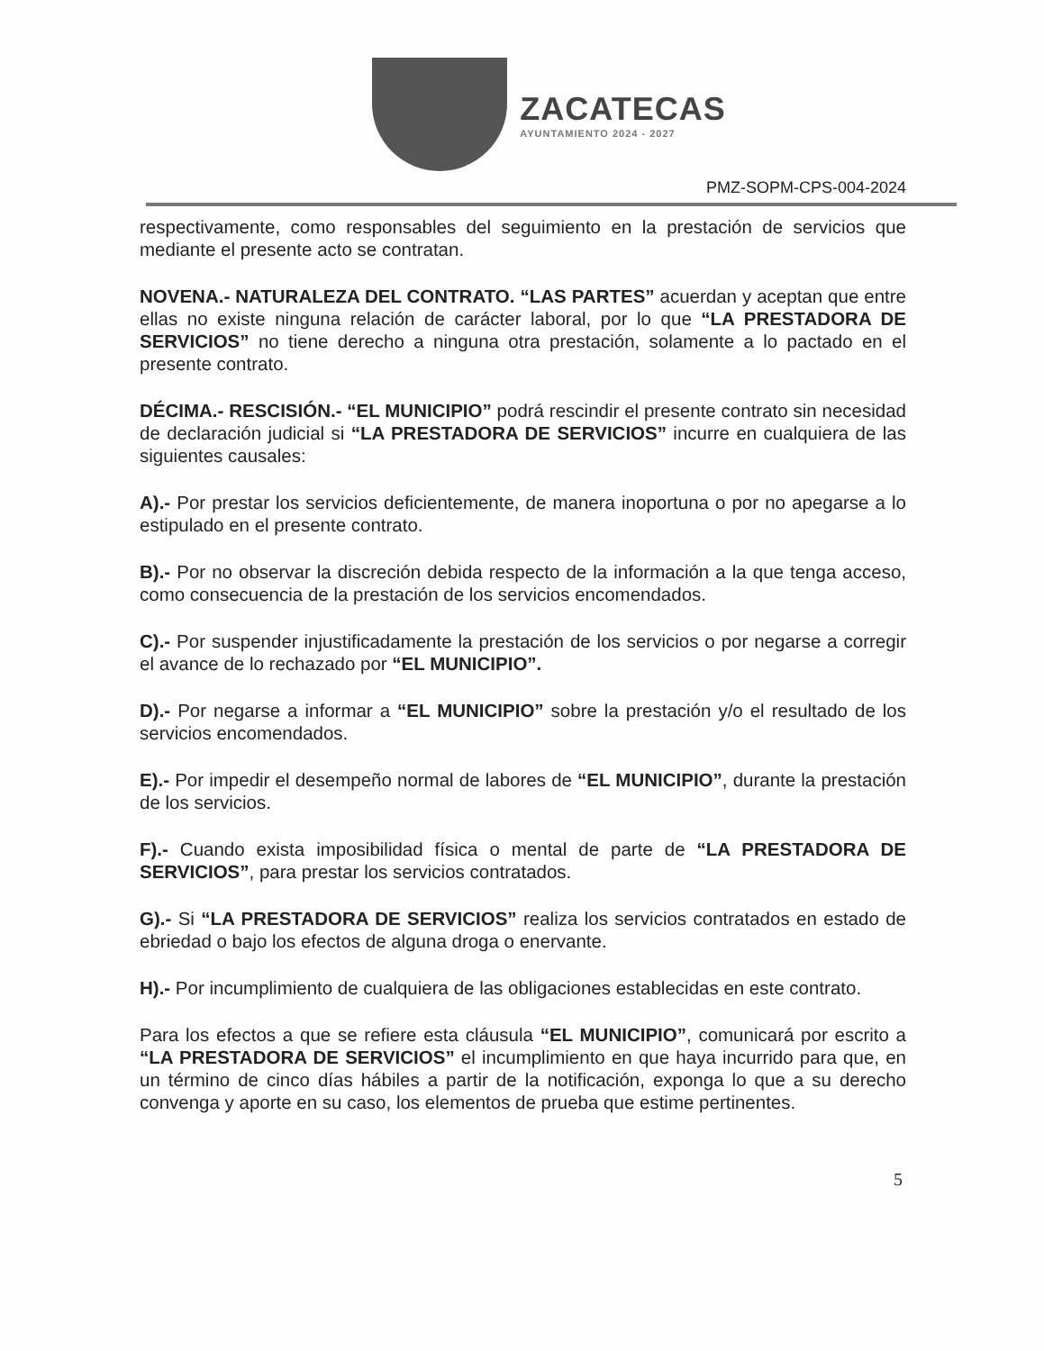ZACATECAS
AYUNTAMIENTO 2024 - 2027
PMZ-SOPM-CPS-004-2024
respectivamente, como responsables del seguimiento en la prestación de servicios que mediante el presente acto se contratan.
NOVENA.- NATURALEZA DEL CONTRATO. “LAS PARTES” acuerdan y aceptan que entre ellas no existe ninguna relación de carácter laboral, por lo que “LA PRESTADORA DE SERVICIOS” no tiene derecho a ninguna otra prestación, solamente a lo pactado en el presente contrato.
DÉCIMA.- RESCISIÓN.- “EL MUNICIPIO” podrá rescindir el presente contrato sin necesidad de declaración judicial si “LA PRESTADORA DE SERVICIOS” incurre en cualquiera de las siguientes causales:
A).- Por prestar los servicios deficientemente, de manera inoportuna o por no apegarse a lo estipulado en el presente contrato.
B).- Por no observar la discreción debida respecto de la información a la que tenga acceso, como consecuencia de la prestación de los servicios encomendados.
C).- Por suspender injustificadamente la prestación de los servicios o por negarse a corregir el avance de lo rechazado por “EL MUNICIPIO”.
D).- Por negarse a informar a “EL MUNICIPIO” sobre la prestación y/o el resultado de los servicios encomendados.
E).- Por impedir el desempeño normal de labores de “EL MUNICIPIO”, durante la prestación de los servicios.
F).- Cuando exista imposibilidad física o mental de parte de “LA PRESTADORA DE SERVICIOS”, para prestar los servicios contratados.
G).- Si “LA PRESTADORA DE SERVICIOS” realiza los servicios contratados en estado de ebriedad o bajo los efectos de alguna droga o enervante.
H).- Por incumplimiento de cualquiera de las obligaciones establecidas en este contrato.
Para los efectos a que se refiere esta cláusula “EL MUNICIPIO”, comunicará por escrito a “LA PRESTADORA DE SERVICIOS” el incumplimiento en que haya incurrido para que, en un término de cinco días hábiles a partir de la notificación, exponga lo que a su derecho convenga y aporte en su caso, los elementos de prueba que estime pertinentes.
5